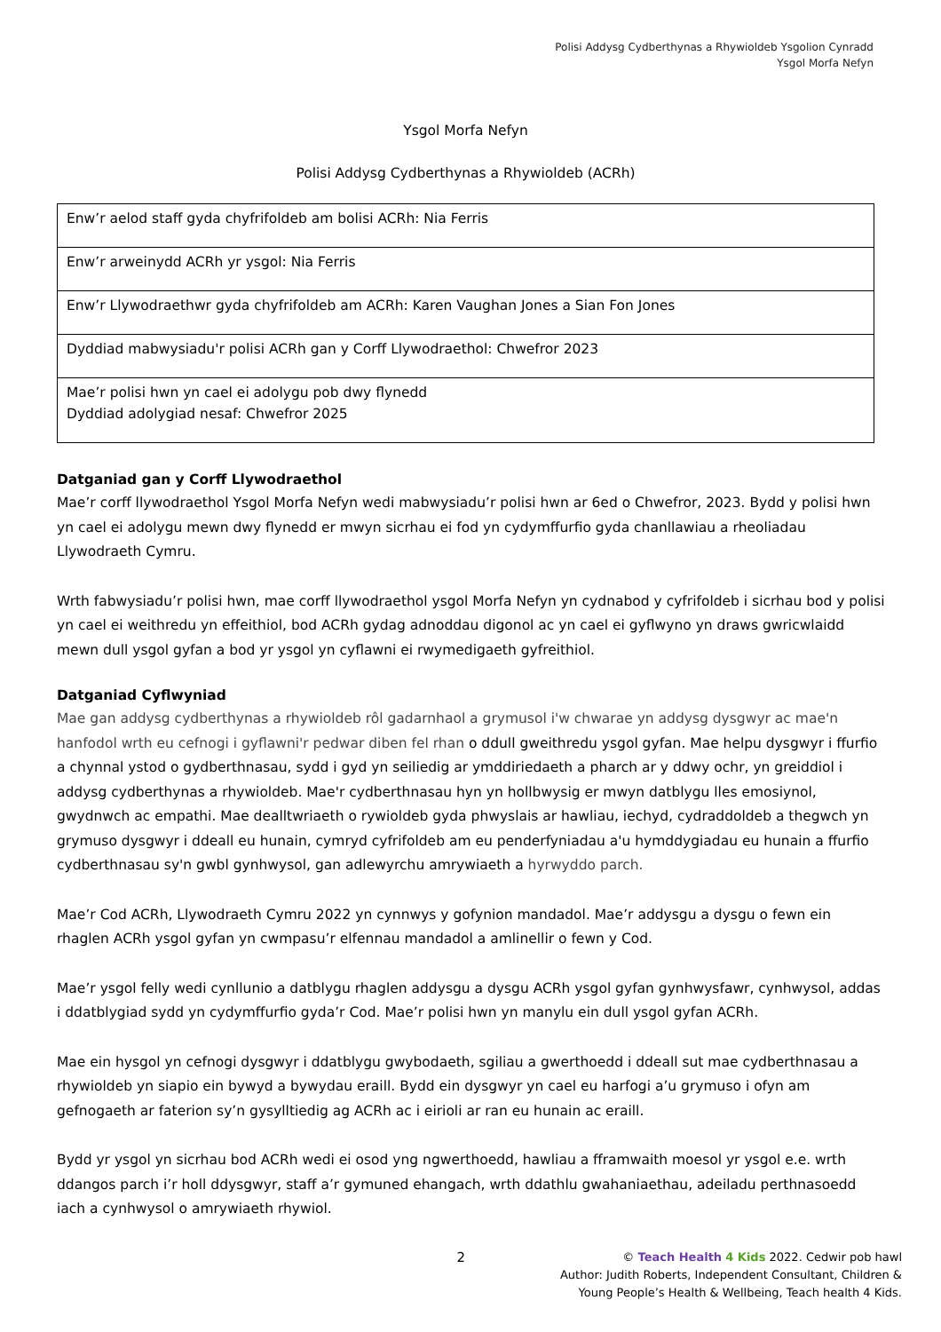Polisi Addysg Cydberthynas a Rhywioldeb Ysgolion Cynradd
Ysgol Morfa Nefyn
Ysgol Morfa Nefyn
Polisi Addysg Cydberthynas a Rhywioldeb (ACRh)
| Enw’r aelod staff gyda chyfrifoldeb am bolisi ACRh: Nia Ferris |
| Enw’r arweinydd ACRh yr ysgol: Nia Ferris |
| Enw’r Llywodraethwr gyda chyfrifoldeb am ACRh: Karen Vaughan Jones a Sian Fon Jones |
| Dyddiad mabwysiadu'r polisi ACRh gan y Corff Llywodraethol: Chwefror 2023 |
| Mae’r polisi hwn yn cael ei adolygu pob dwy flynedd Dyddiad adolygiad nesaf: Chwefror 2025 |
Datganiad gan y Corff Llywodraethol
Mae’r corff llywodraethol Ysgol Morfa Nefyn wedi mabwysiadu’r polisi hwn ar 6ed o Chwefror, 2023. Bydd y polisi hwn yn cael ei adolygu mewn dwy flynedd er mwyn sicrhau ei fod yn cydymffurfio gyda chanllawiau a rheoliadau Llywodraeth Cymru.
Wrth fabwysiadu’r polisi hwn, mae corff llywodraethol ysgol Morfa Nefyn yn cydnabod y cyfrifoldeb i sicrhau bod y polisi yn cael ei weithredu yn effeithiol, bod ACRh gydag adnoddau digonol ac yn cael ei gyflwyno yn draws gwricwlaidd mewn dull ysgol gyfan a bod yr ysgol yn cyflawni ei rwymedigaeth gyfreithiol.
Datganiad Cyflwyniad
Mae gan addysg cydberthynas a rhywioldeb rôl gadarnhaol a grymusol i'w chwarae yn addysg dysgwyr ac mae'n hanfodol wrth eu cefnogi i gyflawni'r pedwar diben fel rhan o ddull gweithredu ysgol gyfan. Mae helpu dysgwyr i ffurfio a chynnal ystod o gydberthnasau, sydd i gyd yn seiliedig ar ymddiriedaeth a pharch ar y ddwy ochr, yn greiddiol i addysg cydberthynas a rhywioldeb. Mae'r cydberthnasau hyn yn hollbwysig er mwyn datblygu lles emosiynol, gwydnwch ac empathi. Mae dealltwriaeth o rywioldeb gyda phwyslais ar hawliau, iechyd, cydraddoldeb a thegwch yn grymuso dysgwyr i ddeall eu hunain, cymryd cyfrifoldeb am eu penderfyniadau a'u hymddygiadau eu hunain a ffurfio cydberthnasau sy'n gwbl gynhwysol, gan adlewyrchu amrywiaeth a hyrwyddo parch.
Mae’r Cod ACRh, Llywodraeth Cymru 2022 yn cynnwys y gofynion mandadol. Mae’r addysgu a dysgu o fewn ein rhaglen ACRh ysgol gyfan yn cwmpasu’r elfennau mandadol a amlinellir o fewn y Cod.
Mae’r ysgol felly wedi cynllunio a datblygu rhaglen addysgu a dysgu ACRh ysgol gyfan gynhwysfawr, cynhwysol, addas i ddatblygiad sydd yn cydymffurfio gyda’r Cod. Mae’r polisi hwn yn manylu ein dull ysgol gyfan ACRh.
Mae ein hysgol yn cefnogi dysgwyr i ddatblygu gwybodaeth, sgiliau a gwerthoedd i ddeall sut mae cydberthnasau a rhywioldeb yn siapio ein bywyd a bywydau eraill. Bydd ein dysgwyr yn cael eu harfogi a’u grymuso i ofyn am gefnogaeth ar faterion sy’n gysylltiedig ag ACRh ac i eirioli ar ran eu hunain ac eraill.
Bydd yr ysgol yn sicrhau bod ACRh wedi ei osod yng ngwerthoedd, hawliau a fframwaith moesol yr ysgol e.e. wrth ddangos parch i’r holl ddysgwyr, staff a’r gymuned ehangach, wrth ddathlu gwahaniaethau, adeiladu perthnasoedd iach a cynhwysol o amrywiaeth rhywiol.
2
© Teach Health 4 Kids 2022. Cedwir pob hawl
Author: Judith Roberts, Independent Consultant, Children &
Young People’s Health & Wellbeing, Teach health 4 Kids.